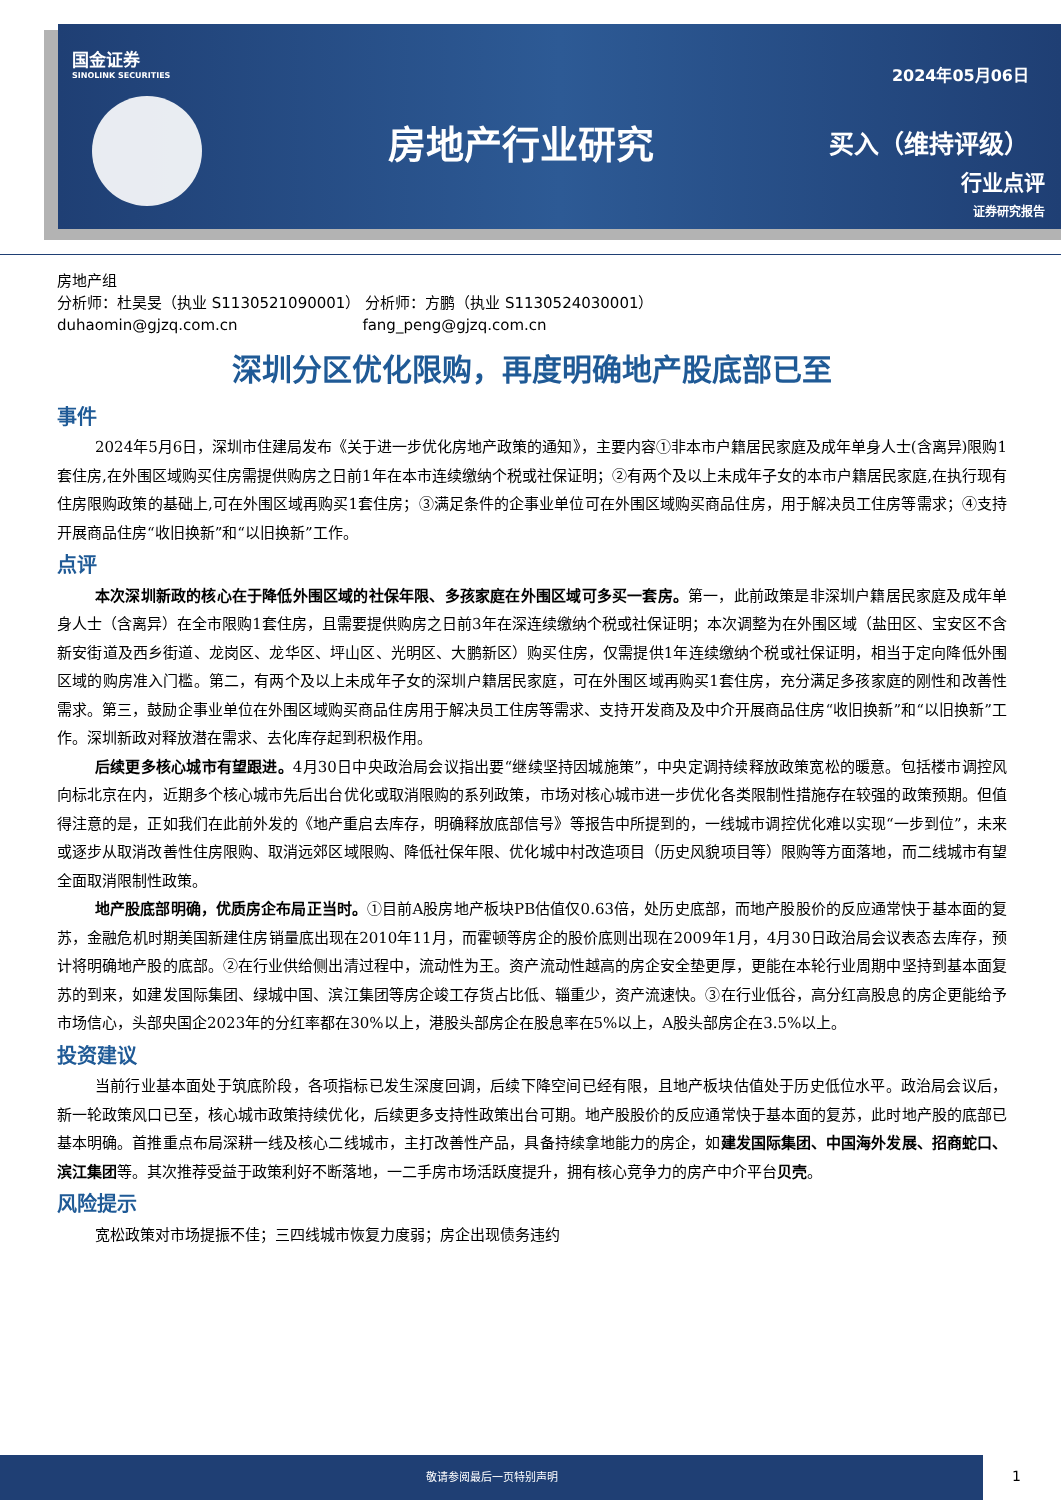国金证券
SINOLINK SECURITIES
房地产行业研究
2024年05月06日
买入（维持评级）
行业点评
证券研究报告
房地产组
分析师：杜昊旻（执业 S1130521090001） 分析师：方鹏（执业 S1130524030001）
duhaomin@gjzq.com.cn fang_peng@gjzq.com.cn
深圳分区优化限购，再度明确地产股底部已至
事件
2024年5月6日，深圳市住建局发布《关于进一步优化房地产政策的通知》，主要内容①非本市户籍居民家庭及成年单身人士(含离异)限购1套住房,在外围区域购买住房需提供购房之日前1年在本市连续缴纳个税或社保证明；②有两个及以上未成年子女的本市户籍居民家庭,在执行现有住房限购政策的基础上,可在外围区域再购买1套住房；③满足条件的企事业单位可在外围区域购买商品住房，用于解决员工住房等需求；④支持开展商品住房“收旧换新”和“以旧换新”工作。
点评
本次深圳新政的核心在于降低外围区域的社保年限、多孩家庭在外围区域可多买一套房。第一，此前政策是非深圳户籍居民家庭及成年单身人士（含离异）在全市限购1套住房，且需要提供购房之日前3年在深连续缴纳个税或社保证明；本次调整为在外围区域（盐田区、宝安区不含新安街道及西乡街道、龙岗区、龙华区、坪山区、光明区、大鹏新区）购买住房，仅需提供1年连续缴纳个税或社保证明，相当于定向降低外围区域的购房准入门槛。第二，有两个及以上未成年子女的深圳户籍居民家庭，可在外围区域再购买1套住房，充分满足多孩家庭的刚性和改善性需求。第三，鼓励企事业单位在外围区域购买商品住房用于解决员工住房等需求、支持开发商及及中介开展商品住房“收旧换新”和“以旧换新”工作。深圳新政对释放潜在需求、去化库存起到积极作用。
后续更多核心城市有望跟进。4月30日中央政治局会议指出要“继续坚持因城施策”，中央定调持续释放政策宽松的暖意。包括楼市调控风向标北京在内，近期多个核心城市先后出台优化或取消限购的系列政策，市场对核心城市进一步优化各类限制性措施存在较强的政策预期。但值得注意的是，正如我们在此前外发的《地产重启去库存，明确释放底部信号》等报告中所提到的，一线城市调控优化难以实现“一步到位”，未来或逐步从取消改善性住房限购、取消远郊区域限购、降低社保年限、优化城中村改造项目（历史风貌项目等）限购等方面落地，而二线城市有望全面取消限制性政策。
地产股底部明确，优质房企布局正当时。①目前A股房地产板块PB估值仅0.63倍，处历史底部，而地产股股价的反应通常快于基本面的复苏，金融危机时期美国新建住房销量底出现在2010年11月，而霍顿等房企的股价底则出现在2009年1月，4月30日政治局会议表态去库存，预计将明确地产股的底部。②在行业供给侧出清过程中，流动性为王。资产流动性越高的房企安全垫更厚，更能在本轮行业周期中坚持到基本面复苏的到来，如建发国际集团、绿城中国、滨江集团等房企竣工存货占比低、辎重少，资产流速快。③在行业低谷，高分红高股息的房企更能给予市场信心，头部央国企2023年的分红率都在30%以上，港股头部房企在股息率在5%以上，A股头部房企在3.5%以上。
投资建议
当前行业基本面处于筑底阶段，各项指标已发生深度回调，后续下降空间已经有限，且地产板块估值处于历史低位水平。政治局会议后，新一轮政策风口已至，核心城市政策持续优化，后续更多支持性政策出台可期。地产股股价的反应通常快于基本面的复苏，此时地产股的底部已基本明确。首推重点布局深耕一线及核心二线城市，主打改善性产品，具备持续拿地能力的房企，如建发国际集团、中国海外发展、招商蛇口、滨江集团等。其次推荐受益于政策利好不断落地，一二手房市场活跃度提升，拥有核心竞争力的房产中介平台贝壳。
风险提示
宽松政策对市场提振不佳；三四线城市恢复力度弱；房企出现债务违约
敬请参阅最后一页特别声明
1